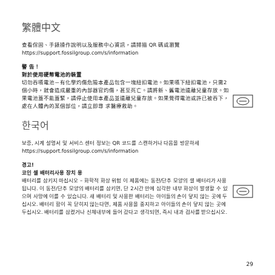繁體中文
查看保固、手錶操作說明以及服務中心資訊，請掃描 QR 碼或瀏覽 https://support.fossilgroup.com/s/information
警 告！
對於使用硬幣電池的裝置
切勿吞嚥電池－有化學灼傷危險本產品包含一塊紐扣電池。如果嚥下紐扣電池，只需2個小時，就會造成嚴重的內部器官灼傷，甚至死亡。請將新、舊電池遠離兒童存放。如果電池蓋不能蓋緊，請停止使用本產品並遠離兒童存放。如果覺得電池或許已被吞下，處在人體內的某個部位，請立即尋 求醫療救助。
한국어
보증, 시계 설명서 및 서비스 센터 정보는 QR 코드를 스캔하거나 다음을 방문하세 https://support.fossilgroup.com/s/information
경고!
코인 셀 배터리사용 장치 용
배터리를 삼키지 마십시오 – 화학적 화상 위험 이 제품에는 동전/단추 모양의 셀 배터리가 사용됩니다. 이 동전/단추 모양의 배터리를 삼키면, 단 2시간 만에 심각한 내부 화상이 발생할 수 있으며 사망에 이를 수 있습니다. 새 배터리 및 사용한 배터리는 아이들의 손이 닿지 않는 곳에 두십시오. 배터리 함이 꼭 닫히지 않는다면, 제품 사용을 중지하고 아이들의 손이 닿지 않는 곳에 두십시오. 배터리를 삼켰거나 신체내부에 들어 갔다고 생각되면, 즉시 내과 검사를 받으십시오.
29